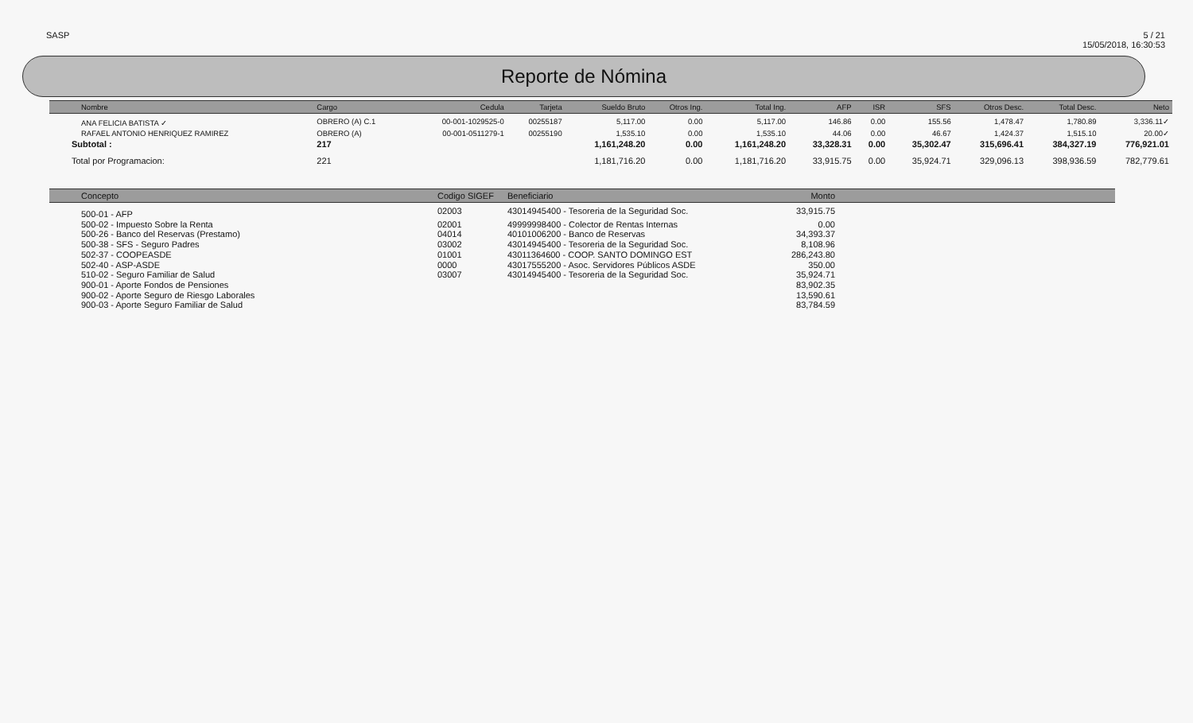SASP 5 / 21
15/05/2018, 16:30:53
Reporte de Nómina
| Nombre | Cargo | Cedula | Tarjeta | Sueldo Bruto | Otros Ing. | Total Ing. | AFP | ISR | SFS | Otros Desc. | Total Desc. | Neto |
| --- | --- | --- | --- | --- | --- | --- | --- | --- | --- | --- | --- | --- |
| ANA FELICIA BATISTA ✓ | OBRERO (A) C.1 | 00-001-1029525-0 | 00255187 | 5,117.00 | 0.00 | 5,117.00 | 146.86 | 0.00 | 155.56 | 1,478.47 | 1,780.89 | 3,336.11✓ |
| RAFAEL ANTONIO HENRIQUEZ RAMIREZ | OBRERO (A) | 00-001-0511279-1 | 00255190 | 1,535.10 | 0.00 | 1,535.10 | 44.06 | 0.00 | 46.67 | 1,424.37 | 1,515.10 | 20.00✓ |
| Subtotal : | 217 | | | 1,161,248.20 | 0.00 | 1,161,248.20 | 33,328.31 | 0.00 | 35,302.47 | 315,696.41 | 384,327.19 | 776,921.01 |
| Total por Programacion: | 221 | | | 1,181,716.20 | 0.00 | 1,181,716.20 | 33,915.75 | 0.00 | 35,924.71 | 329,096.13 | 398,936.59 | 782,779.61 |
| Concepto | Codigo SIGEF | Beneficiario | Monto | |
| --- | --- | --- | --- | --- |
| 500-01 - AFP | 02003 | 43014945400 - Tesoreria de la Seguridad Soc. | 33,915.75 | |
| 500-02 - Impuesto Sobre la Renta | 02001 | 49999998400 - Colector de Rentas Internas | 0.00 | |
| 500-26 - Banco del Reservas (Prestamo) | 04014 | 40101006200 - Banco de Reservas | 34,393.37 | |
| 500-38 - SFS - Seguro Padres | 03002 | 43014945400 - Tesoreria de la Seguridad Soc. | 8,108.96 | |
| 502-37 - COOPEASDE | 01001 | 43011364600 - COOP. SANTO DOMINGO EST | 286,243.80 | |
| 502-40 - ASP-ASDE | 0000 | 43017555200 - Asoc. Servidores Públicos ASDE | 350.00 | |
| 510-02 - Seguro Familiar de Salud | 03007 | 43014945400 - Tesoreria de la Seguridad Soc. | 35,924.71 | |
| 900-01 - Aporte Fondos de Pensiones | | | 83,902.35 | |
| 900-02 - Aporte Seguro de Riesgo Laborales | | | 13,590.61 | |
| 900-03 - Aporte Seguro Familiar de Salud | | | 83,784.59 | |